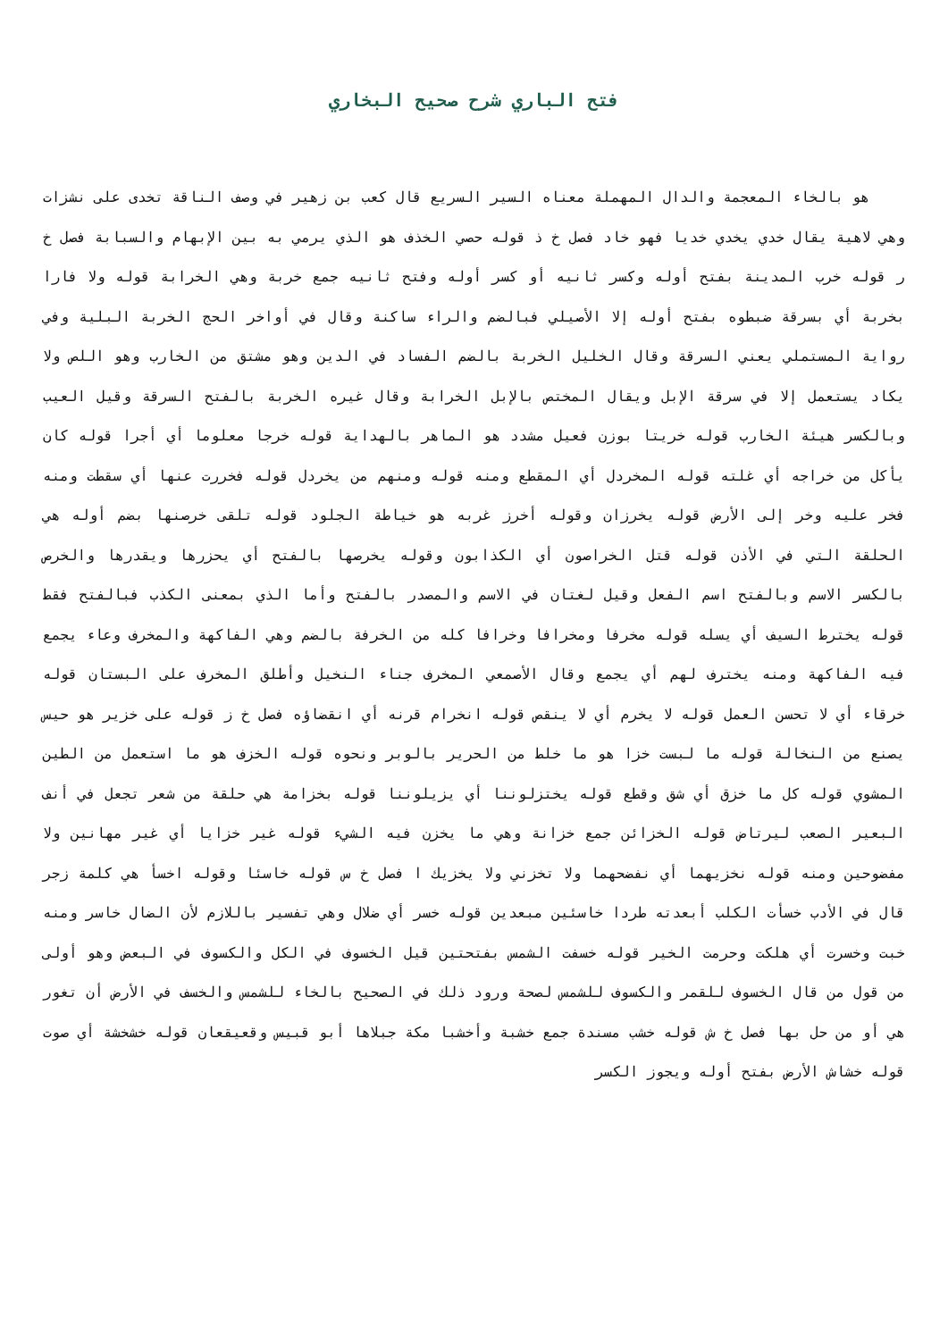فتح الباري شرح صحيح البخاري
هو بالخاء المعجمة والدال المهملة معناه السير السريع قال كعب بن زهير في وصف الناقة تخدى على نشزات وهي لاهية يقال خدي يخدي خديا فهو خاد فصل خ ذ قوله حصي الخذف هو الذي يرمي به بين الإبهام والسبابة فصل خ ر قوله خرب المدينة بفتح أوله وكسر ثانيه أو كسر أوله وفتح ثانيه جمع خربة وهي الخرابة قوله ولا فارا بخربة أي بسرقة ضبطوه بفتح أوله إلا الأصيلي فبالضم والراء ساكنة وقال في أواخر الحج الخربة البلية وفي رواية المستملي يعني السرقة وقال الخليل الخربة بالضم الفساد في الدين وهو مشتق من الخارب وهو اللص ولا يكاد يستعمل إلا في سرقة الإبل ويقال المختص بالإبل الخرابة وقال غيره الخربة بالفتح السرقة وقيل العيب وبالكسر هيئة الخارب قوله خريتا بوزن فعيل مشدد هو الماهر بالهداية قوله خرجا معلوما أي أجرا قوله كان يأكل من خراجه أي غلته قوله المخردل أي المقطع ومنه قوله ومنهم من يخردل قوله فخررت عنها أي سقطت ومنه فخر عليه وخر إلى الأرض قوله يخرزان وقوله أخرز غربه هو خياطة الجلود قوله تلقى خرصنها بضم أوله هي الحلقة التي في الأذن قوله قتل الخراصون أي الكذابون وقوله يخرصها بالفتح أي يحزرها ويقدرها والخرص بالكسر الاسم وبالفتح اسم الفعل وقيل لغتان في الاسم والمصدر بالفتح وأما الذي بمعنى الكذب فبالفتح فقط قوله يخترط السيف أي يسله قوله مخرفا ومخرافا وخرافا كله من الخرفة بالضم وهي الفاكهة والمخرف وعاء يجمع فيه الفاكهة ومنه يخترف لهم أي يجمع وقال الأصمعي المخرف جناء النخيل وأطلق المخرف على البستان قوله خرقاء أي لا تحسن العمل قوله لا يخرم أي لا ينقص قوله انخرام قرنه أي انقضاؤه فصل خ ز قوله على خزير هو حيس يصنع من النخالة قوله ما لبست خزا هو ما خلط من الحرير بالوبر ونحوه قوله الخزف هو ما استعمل من الطين المشوي قوله كل ما خزق أي شق وقطع قوله يختزلوننا أي يزيلوننا قوله بخزامة هي حلقة من شعر تجعل في أنف البعير الصعب ليرتاض قوله الخزائن جمع خزانة وهي ما يخزن فيه الشيء قوله غير خزايا أي غير مهانين ولا مفضوحين ومنه قوله نخزيهما أي نفضحهما ولا تخزني ولا يخزيك ا فصل خ س قوله خاسئا وقوله اخسأ هي كلمة زجر قال في الأدب خسأت الكلب أبعدته طردا خاسئين مبعدين قوله خسر أي ضلال وهي تفسير باللازم لأن الضال خاسر ومنه خبت وخسرت أي هلكت وحرمت الخير قوله خسفت الشمس بفتحتين قيل الخسوف في الكل والكسوف في البعض وهو أولى من قول من قال الخسوف للقمر والكسوف للشمس لصحة ورود ذلك في الصحيح بالخاء للشمس والخسف في الأرض أن تغور هي أو من حل بها فصل خ ش قوله خشب مسندة جمع خشبة وأخشبا مكة جبلاها أبو قبيس وقعيقعان قوله خشخشة أي صوت قوله خشاش الأرض بفتح أوله ويجوز الكسر